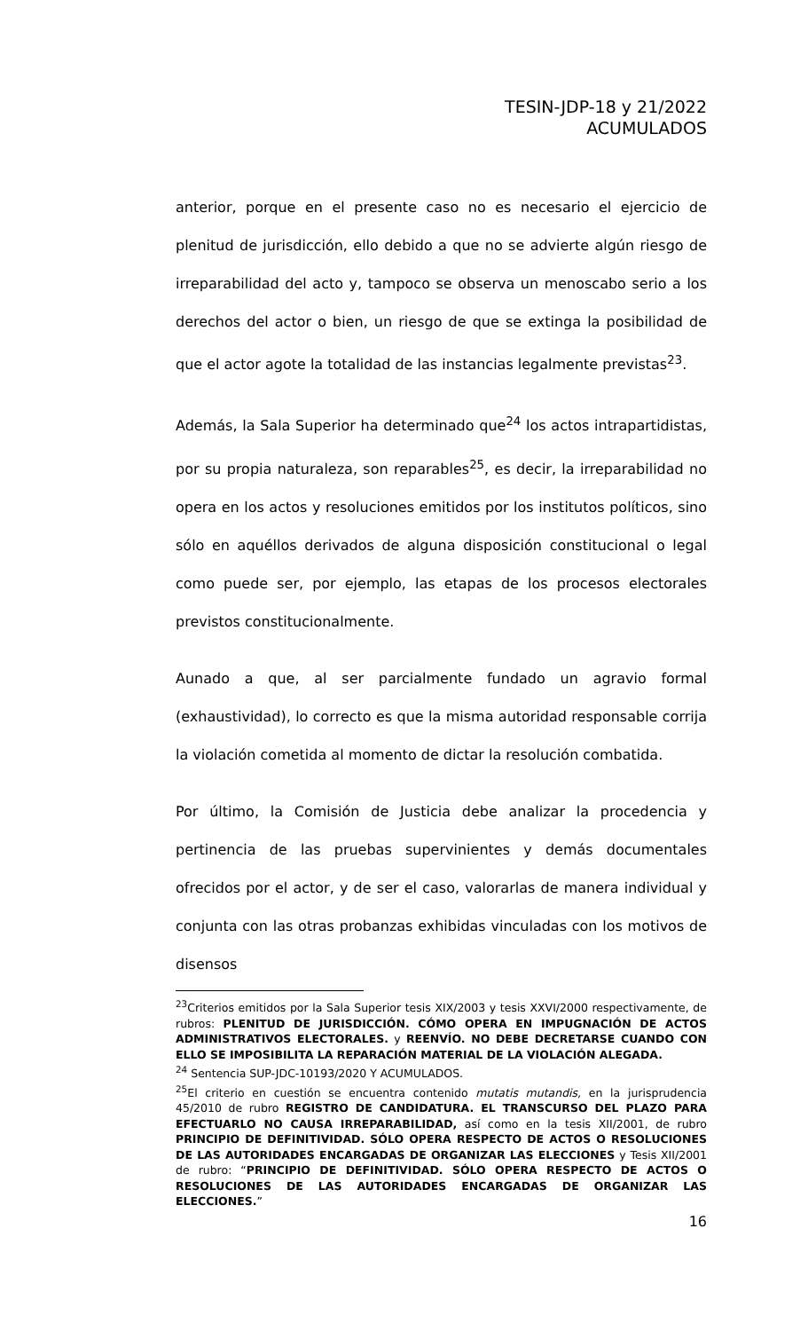TESIN-JDP-18 y 21/2022
ACUMULADOS
anterior, porque en el presente caso no es necesario el ejercicio de plenitud de jurisdicción, ello debido a que no se advierte algún riesgo de irreparabilidad del acto y, tampoco se observa un menoscabo serio a los derechos del actor o bien, un riesgo de que se extinga la posibilidad de que el actor agote la totalidad de las instancias legalmente previstas<sup>23</sup>.
Además, la Sala Superior ha determinado que<sup>24</sup> los actos intrapartidistas, por su propia naturaleza, son reparables<sup>25</sup>, es decir, la irreparabilidad no opera en los actos y resoluciones emitidos por los institutos políticos, sino sólo en aquéllos derivados de alguna disposición constitucional o legal como puede ser, por ejemplo, las etapas de los procesos electorales previstos constitucionalmente.
Aunado a que, al ser parcialmente fundado un agravio formal (exhaustividad), lo correcto es que la misma autoridad responsable corrija la violación cometida al momento de dictar la resolución combatida.
Por último, la Comisión de Justicia debe analizar la procedencia y pertinencia de las pruebas supervinientes y demás documentales ofrecidos por el actor, y de ser el caso, valorarlas de manera individual y conjunta con las otras probanzas exhibidas vinculadas con los motivos de disensos
<sup>23</sup> Criterios emitidos por la Sala Superior tesis XIX/2003 y tesis XXVI/2000 respectivamente, de rubros: PLENITUD DE JURISDICCIÓN. CÓMO OPERA EN IMPUGNACIÓN DE ACTOS ADMINISTRATIVOS ELECTORALES. y REENVÍO. NO DEBE DECRETARSE CUANDO CON ELLO SE IMPOSIBILITA LA REPARACIÓN MATERIAL DE LA VIOLACIÓN ALEGADA.
<sup>24</sup> Sentencia SUP-JDC-10193/2020 Y ACUMULADOS.
<sup>25</sup> El criterio en cuestión se encuentra contenido mutatis mutandis, en la jurisprudencia 45/2010 de rubro REGISTRO DE CANDIDATURA. EL TRANSCURSO DEL PLAZO PARA EFECTUARLO NO CAUSA IRREPARABILIDAD, así como en la tesis XII/2001, de rubro PRINCIPIO DE DEFINITIVIDAD. SÓLO OPERA RESPECTO DE ACTOS O RESOLUCIONES DE LAS AUTORIDADES ENCARGADAS DE ORGANIZAR LAS ELECCIONES y Tesis XII/2001 de rubro: “PRINCIPIO DE DEFINITIVIDAD. SÓLO OPERA RESPECTO DE ACTOS O RESOLUCIONES DE LAS AUTORIDADES ENCARGADAS DE ORGANIZAR LAS ELECCIONES.”
16